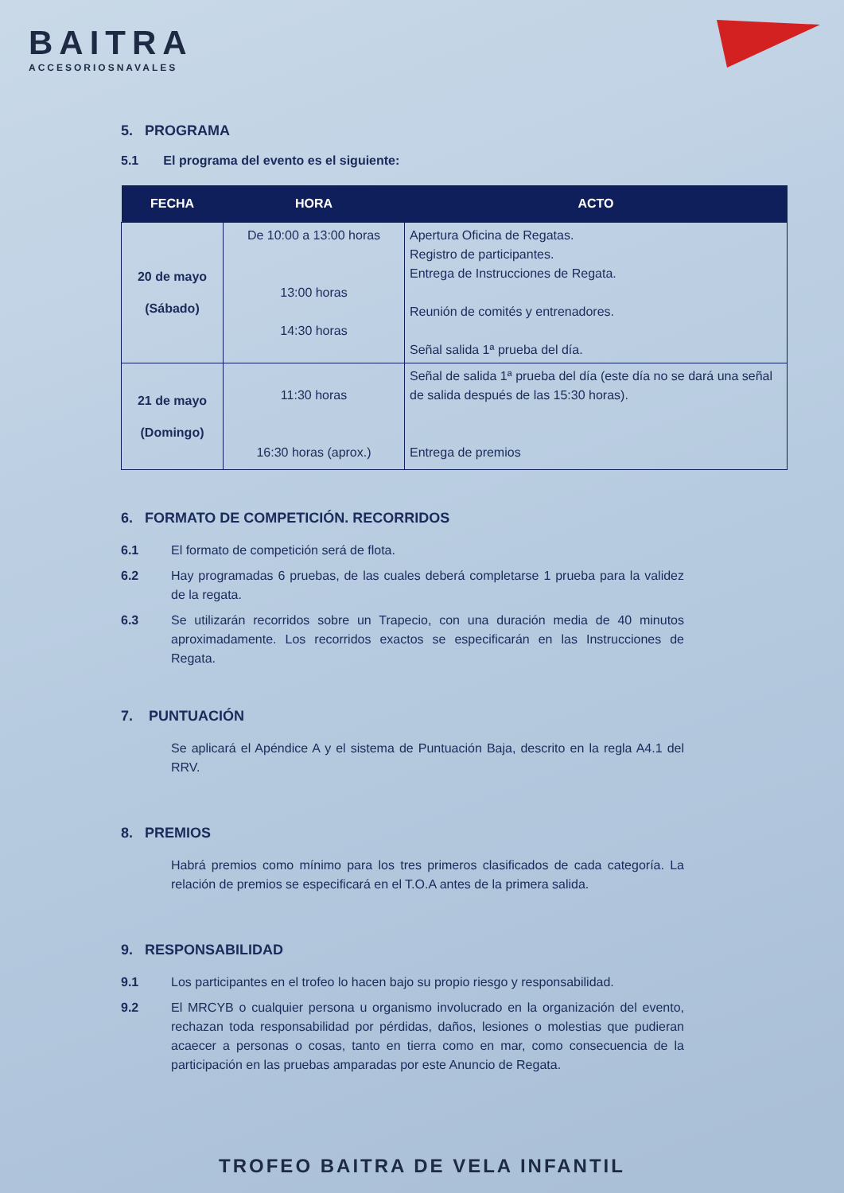BAITRA
ACCESORIOSNAVALES
5. PROGRAMA
5.1 El programa del evento es el siguiente:
| FECHA | HORA | ACTO |
| --- | --- | --- |
| 20 de mayo (Sábado) | De 10:00 a 13:00 horas 13:00 horas 14:30 horas | Apertura Oficina de Regatas. Registro de participantes. Entrega de Instrucciones de Regata. Reunión de comités y entrenadores. Señal salida 1ª prueba del día. |
| 21 de mayo (Domingo) | 11:30 horas 16:30 horas (aprox.) | Señal de salida 1ª prueba del día (este día no se dará una señal de salida después de las 15:30 horas). Entrega de premios |
6. FORMATO DE COMPETICIÓN. RECORRIDOS
6.1 El formato de competición será de flota.
6.2 Hay programadas 6 pruebas, de las cuales deberá completarse 1 prueba para la validez de la regata.
6.3 Se utilizarán recorridos sobre un Trapecio, con una duración media de 40 minutos aproximadamente. Los recorridos exactos se especificarán en las Instrucciones de Regata.
7. PUNTUACIÓN
Se aplicará el Apéndice A y el sistema de Puntuación Baja, descrito en la regla A4.1 del RRV.
8. PREMIOS
Habrá premios como mínimo para los tres primeros clasificados de cada categoría. La relación de premios se especificará en el T.O.A antes de la primera salida.
9. RESPONSABILIDAD
9.1 Los participantes en el trofeo lo hacen bajo su propio riesgo y responsabilidad.
9.2 El MRCYB o cualquier persona u organismo involucrado en la organización del evento, rechazan toda responsabilidad por pérdidas, daños, lesiones o molestias que pudieran acaecer a personas o cosas, tanto en tierra como en mar, como consecuencia de la participación en las pruebas amparadas por este Anuncio de Regata.
TROFEO BAITRA DE VELA INFANTIL